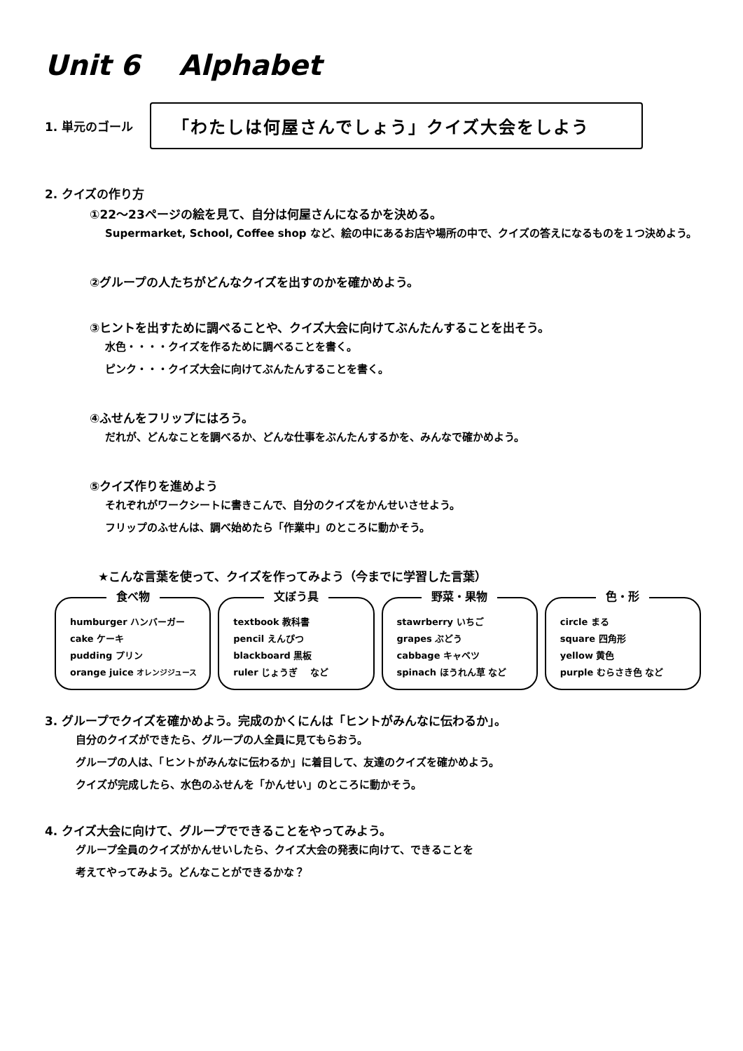Unit 6 Alphabet
1. 単元のゴール
「わたしは何屋さんでしょう」クイズ大会をしよう
2. クイズの作り方
①22〜23ページの絵を見て、自分は何屋さんになるかを決める。
Supermarket, School, Coffee shop など、絵の中にあるお店や場所の中で、クイズの答えになるものを１つ決めよう。
②グループの人たちがどんなクイズを出すのかを確かめよう。
③ヒントを出すために調べることや、クイズ大会に向けてぶんたんすることを出そう。
水色・・・・クイズを作るために調べることを書く。
ピンク・・・クイズ大会に向けてぶんたんすることを書く。
④ふせんをフリップにはろう。
だれが、どんなことを調べるか、どんな仕事をぶんたんするかを、みんなで確かめよう。
⑤クイズ作りを進めよう
それぞれがワークシートに書きこんで、自分のクイズをかんせいさせよう。
フリップのふせんは、調べ始めたら「作業中」のところに動かそう。
★こんな言葉を使って、クイズを作ってみよう（今までに学習した言葉）
食べ物
humburger ハンバーガー
cake ケーキ
pudding プリン
orange juice オレンジジュース
文ぼう具
textbook 教科書
pencil えんぴつ
blackboard 黒板
ruler じょうぎ など
野菜・果物
stawrberry いちご
grapes ぶどう
cabbage キャベツ
spinach ほうれん草 など
色・形
circle まる
square 四角形
yellow 黄色
purple むらさき色 など
3. グループでクイズを確かめよう。完成のかくにんは「ヒントがみんなに伝わるか」。
自分のクイズができたら、グループの人全員に見てもらおう。
グループの人は、「ヒントがみんなに伝わるか」に着目して、友達のクイズを確かめよう。
クイズが完成したら、水色のふせんを「かんせい」のところに動かそう。
4. クイズ大会に向けて、グループでできることをやってみよう。
グループ全員のクイズがかんせいしたら、クイズ大会の発表に向けて、できることを
考えてやってみよう。どんなことができるかな？